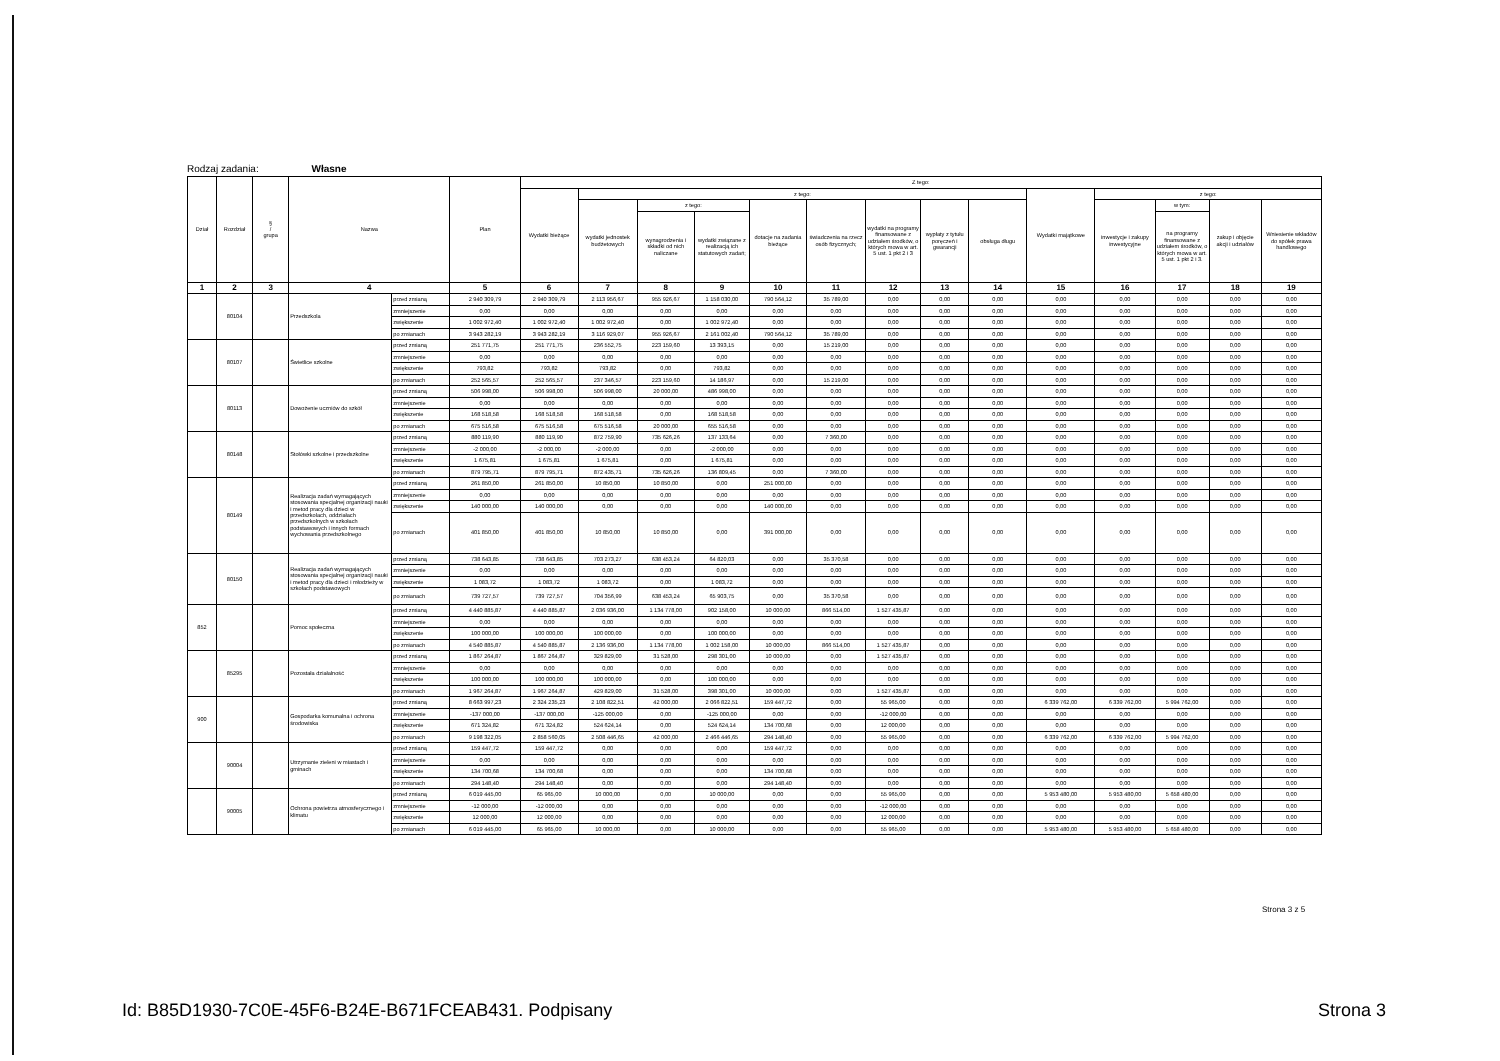Rodzaj zadania: Własne
| Dział | Rozdział | § / grupa | Nazwa | | Plan | Z tego: | | | | | | | | | | | | | |
| --- | --- | --- | --- | --- | --- | --- | --- | --- | --- | --- | --- | --- | --- | --- | --- | --- | --- | --- | --- |
| | | | | | | Wydatki bieżące | z tego: | | | | | | | | Wydatki majątkowe | z tego: | | | |
| | | | | | | | wydatki jednostek budżetowych | z tego: | | dotacje na zadania bieżące | świadczenia na rzecz osób fizycznych; | wydatki na programy finansowane z udziałem środków, o których mowa w art. 5 ust. 1 pkt 2 i 3 | wypłaty z tytułu poręczeń i gwarancji | obsługa długu | | inwestycje i zakupy inwestycyjne | w tym: | zakup i objęcie akcji i udziałów | Wniesienie wkładów do spółek prawa handlowego |
| | | | | | | | | wynagrodzenia i składki od nich naliczane | wydatki związane z realizacją ich statutowych zadań; | | | | | | | | na programy finansowane z udziałem środków, o których mowa w art. 5 ust. 1 pkt 2 i 3. | | |
| 1 | 2 | 3 | 4 | | 5 | 6 | 7 | 8 | 9 | 10 | 11 | 12 | 13 | 14 | 15 | 16 | 17 | 18 | 19 |
| | 80104 | | Przedszkola | przed zmianą | 2 940 309,79 | 2 940 309,79 | 2 113 956,67 | 955 926,67 | 1 158 030,00 | 790 564,12 | 35 789,00 | 0,00 | 0,00 | 0,00 | 0,00 | 0,00 | 0,00 | 0,00 | 0,00 |
| | | | | zmniejszenie | 0,00 | 0,00 | 0,00 | 0,00 | 0,00 | 0,00 | 0,00 | 0,00 | 0,00 | 0,00 | 0,00 | 0,00 | 0,00 | 0,00 | 0,00 |
| | | | | zwiększenie | 1 002 972,40 | 1 002 972,40 | 1 002 972,40 | 0,00 | 1 002 972,40 | 0,00 | 0,00 | 0,00 | 0,00 | 0,00 | 0,00 | 0,00 | 0,00 | 0,00 | 0,00 |
| | | | | po zmianach | 3 943 282,19 | 3 943 282,19 | 3 116 929,07 | 955 926,67 | 2 161 002,40 | 790 564,12 | 35 789,00 | 0,00 | 0,00 | 0,00 | 0,00 | 0,00 | 0,00 | 0,00 | 0,00 |
| | 80107 | | Świetlice szkolne | przed zmianą | 251 771,75 | 251 771,75 | 236 552,75 | 223 159,60 | 13 393,15 | 0,00 | 15 219,00 | 0,00 | 0,00 | 0,00 | 0,00 | 0,00 | 0,00 | 0,00 | 0,00 |
| | | | | zmniejszenie | 0,00 | 0,00 | 0,00 | 0,00 | 0,00 | 0,00 | 0,00 | 0,00 | 0,00 | 0,00 | 0,00 | 0,00 | 0,00 | 0,00 | 0,00 |
| | | | | zwiększenie | 793,82 | 793,82 | 793,82 | 0,00 | 793,82 | 0,00 | 0,00 | 0,00 | 0,00 | 0,00 | 0,00 | 0,00 | 0,00 | 0,00 | 0,00 |
| | | | | po zmianach | 252 565,57 | 252 565,57 | 237 346,57 | 223 159,60 | 14 186,97 | 0,00 | 15 219,00 | 0,00 | 0,00 | 0,00 | 0,00 | 0,00 | 0,00 | 0,00 | 0,00 |
| | 80113 | | Dowożenie uczniów do szkół | przed zmianą | 506 998,00 | 506 998,00 | 506 998,00 | 20 000,00 | 486 998,00 | 0,00 | 0,00 | 0,00 | 0,00 | 0,00 | 0,00 | 0,00 | 0,00 | 0,00 | 0,00 |
| | | | | zmniejszenie | 0,00 | 0,00 | 0,00 | 0,00 | 0,00 | 0,00 | 0,00 | 0,00 | 0,00 | 0,00 | 0,00 | 0,00 | 0,00 | 0,00 | 0,00 |
| | | | | zwiększenie | 168 518,58 | 168 518,58 | 168 518,58 | 0,00 | 168 518,58 | 0,00 | 0,00 | 0,00 | 0,00 | 0,00 | 0,00 | 0,00 | 0,00 | 0,00 | 0,00 |
| | | | | po zmianach | 675 516,58 | 675 516,58 | 675 516,58 | 20 000,00 | 655 516,58 | 0,00 | 0,00 | 0,00 | 0,00 | 0,00 | 0,00 | 0,00 | 0,00 | 0,00 | 0,00 |
| | 80148 | | Stołówki szkolne i przedszkolne | przed zmianą | 880 119,90 | 880 119,90 | 872 759,90 | 735 626,26 | 137 133,64 | 0,00 | 7 360,00 | 0,00 | 0,00 | 0,00 | 0,00 | 0,00 | 0,00 | 0,00 | 0,00 |
| | | | | zmniejszenie | -2 000,00 | -2 000,00 | -2 000,00 | 0,00 | -2 000,00 | 0,00 | 0,00 | 0,00 | 0,00 | 0,00 | 0,00 | 0,00 | 0,00 | 0,00 | 0,00 |
| | | | | zwiększenie | 1 675,81 | 1 675,81 | 1 675,81 | 0,00 | 1 675,81 | 0,00 | 0,00 | 0,00 | 0,00 | 0,00 | 0,00 | 0,00 | 0,00 | 0,00 | 0,00 |
| | | | | po zmianach | 879 795,71 | 879 795,71 | 872 435,71 | 735 626,26 | 136 809,45 | 0,00 | 7 360,00 | 0,00 | 0,00 | 0,00 | 0,00 | 0,00 | 0,00 | 0,00 | 0,00 |
| | 80149 | | Realizacja zadań wymagających stosowania specjalnej organizacji nauki i metod pracy dla dzieci w przedszkolach, oddziałach przedszkolnych w szkołach podstawowych i innych formach wychowania przedszkolnego | przed zmianą | 261 850,00 | 261 850,00 | 10 850,00 | 10 850,00 | 0,00 | 251 000,00 | 0,00 | 0,00 | 0,00 | 0,00 | 0,00 | 0,00 | 0,00 | 0,00 | 0,00 |
| | | | | zmniejszenie | 0,00 | 0,00 | 0,00 | 0,00 | 0,00 | 0,00 | 0,00 | 0,00 | 0,00 | 0,00 | 0,00 | 0,00 | 0,00 | 0,00 | 0,00 |
| | | | | zwiększenie | 140 000,00 | 140 000,00 | 0,00 | 0,00 | 0,00 | 140 000,00 | 0,00 | 0,00 | 0,00 | 0,00 | 0,00 | 0,00 | 0,00 | 0,00 | 0,00 |
| | | | | po zmianach | 401 850,00 | 401 850,00 | 10 850,00 | 10 850,00 | 0,00 | 391 000,00 | 0,00 | 0,00 | 0,00 | 0,00 | 0,00 | 0,00 | 0,00 | 0,00 | 0,00 |
| | 80150 | | Realizacja zadań wymagających stosowania specjalnej organizacji nauki i metod pracy dla dzieci i młodzieży w szkołach podstawowych | przed zmianą | 738 643,85 | 738 643,85 | 703 273,27 | 638 453,24 | 64 820,03 | 0,00 | 35 370,58 | 0,00 | 0,00 | 0,00 | 0,00 | 0,00 | 0,00 | 0,00 | 0,00 |
| | | | | zmniejszenie | 0,00 | 0,00 | 0,00 | 0,00 | 0,00 | 0,00 | 0,00 | 0,00 | 0,00 | 0,00 | 0,00 | 0,00 | 0,00 | 0,00 | 0,00 |
| | | | | zwiększenie | 1 083,72 | 1 083,72 | 1 083,72 | 0,00 | 1 083,72 | 0,00 | 0,00 | 0,00 | 0,00 | 0,00 | 0,00 | 0,00 | 0,00 | 0,00 | 0,00 |
| | | | | po zmianach | 739 727,57 | 739 727,57 | 704 356,99 | 638 453,24 | 65 903,75 | 0,00 | 35 370,58 | 0,00 | 0,00 | 0,00 | 0,00 | 0,00 | 0,00 | 0,00 | 0,00 |
| 852 | | | Pomoc społeczna | przed zmianą | 4 440 885,87 | 4 440 885,87 | 2 036 936,00 | 1 134 778,00 | 902 158,00 | 10 000,00 | 866 514,00 | 1 527 435,87 | 0,00 | 0,00 | 0,00 | 0,00 | 0,00 | 0,00 | 0,00 |
| | | | | zmniejszenie | 0,00 | 0,00 | 0,00 | 0,00 | 0,00 | 0,00 | 0,00 | 0,00 | 0,00 | 0,00 | 0,00 | 0,00 | 0,00 | 0,00 | 0,00 |
| | | | | zwiększenie | 100 000,00 | 100 000,00 | 100 000,00 | 0,00 | 100 000,00 | 0,00 | 0,00 | 0,00 | 0,00 | 0,00 | 0,00 | 0,00 | 0,00 | 0,00 | 0,00 |
| | | | | po zmianach | 4 540 885,87 | 4 540 885,87 | 2 136 936,00 | 1 134 778,00 | 1 002 158,00 | 10 000,00 | 866 514,00 | 1 527 435,87 | 0,00 | 0,00 | 0,00 | 0,00 | 0,00 | 0,00 | 0,00 |
| | 85295 | | Pozostała działalność | przed zmianą | 1 867 264,87 | 1 867 264,87 | 329 829,00 | 31 528,00 | 298 301,00 | 10 000,00 | 0,00 | 1 527 435,87 | 0,00 | 0,00 | 0,00 | 0,00 | 0,00 | 0,00 | 0,00 |
| | | | | zmniejszenie | 0,00 | 0,00 | 0,00 | 0,00 | 0,00 | 0,00 | 0,00 | 0,00 | 0,00 | 0,00 | 0,00 | 0,00 | 0,00 | 0,00 | 0,00 |
| | | | | zwiększenie | 100 000,00 | 100 000,00 | 100 000,00 | 0,00 | 100 000,00 | 0,00 | 0,00 | 0,00 | 0,00 | 0,00 | 0,00 | 0,00 | 0,00 | 0,00 | 0,00 |
| | | | | po zmianach | 1 967 264,87 | 1 967 264,87 | 429 829,00 | 31 528,00 | 398 301,00 | 10 000,00 | 0,00 | 1 527 435,87 | 0,00 | 0,00 | 0,00 | 0,00 | 0,00 | 0,00 | 0,00 |
| 900 | | | Gospodarka komunalna i ochrona środowiska | przed zmianą | 8 663 997,23 | 2 324 235,23 | 2 108 822,51 | 42 000,00 | 2 066 822,51 | 159 447,72 | 0,00 | 55 965,00 | 0,00 | 0,00 | 6 339 762,00 | 6 339 762,00 | 5 994 762,00 | 0,00 | 0,00 |
| | | | | zmniejszenie | -137 000,00 | -137 000,00 | -125 000,00 | 0,00 | -125 000,00 | 0,00 | 0,00 | -12 000,00 | 0,00 | 0,00 | 0,00 | 0,00 | 0,00 | 0,00 | 0,00 |
| | | | | zwiększenie | 671 324,82 | 671 324,82 | 524 624,14 | 0,00 | 524 624,14 | 134 700,68 | 0,00 | 12 000,00 | 0,00 | 0,00 | 0,00 | 0,00 | 0,00 | 0,00 | 0,00 |
| | | | | po zmianach | 9 198 322,05 | 2 858 560,05 | 2 508 446,65 | 42 000,00 | 2 466 446,65 | 294 148,40 | 0,00 | 55 965,00 | 0,00 | 0,00 | 6 339 762,00 | 6 339 762,00 | 5 994 762,00 | 0,00 | 0,00 |
| | 90004 | | Utrzymanie zieleni w miastach i gminach | przed zmianą | 159 447,72 | 159 447,72 | 0,00 | 0,00 | 0,00 | 159 447,72 | 0,00 | 0,00 | 0,00 | 0,00 | 0,00 | 0,00 | 0,00 | 0,00 | 0,00 |
| | | | | zmniejszenie | 0,00 | 0,00 | 0,00 | 0,00 | 0,00 | 0,00 | 0,00 | 0,00 | 0,00 | 0,00 | 0,00 | 0,00 | 0,00 | 0,00 | 0,00 |
| | | | | zwiększenie | 134 700,68 | 134 700,68 | 0,00 | 0,00 | 0,00 | 134 700,68 | 0,00 | 0,00 | 0,00 | 0,00 | 0,00 | 0,00 | 0,00 | 0,00 | 0,00 |
| | | | | po zmianach | 294 148,40 | 294 148,40 | 0,00 | 0,00 | 0,00 | 294 148,40 | 0,00 | 0,00 | 0,00 | 0,00 | 0,00 | 0,00 | 0,00 | 0,00 | 0,00 |
| | 90005 | | Ochrona powietrza atmosferycznego i klimatu | przed zmianą | 6 019 445,00 | 65 965,00 | 10 000,00 | 0,00 | 10 000,00 | 0,00 | 0,00 | 55 965,00 | 0,00 | 0,00 | 5 953 480,00 | 5 953 480,00 | 5 658 480,00 | 0,00 | 0,00 |
| | | | | zmniejszenie | -12 000,00 | -12 000,00 | 0,00 | 0,00 | 0,00 | 0,00 | 0,00 | -12 000,00 | 0,00 | 0,00 | 0,00 | 0,00 | 0,00 | 0,00 | 0,00 |
| | | | | zwiększenie | 12 000,00 | 12 000,00 | 0,00 | 0,00 | 0,00 | 0,00 | 0,00 | 12 000,00 | 0,00 | 0,00 | 0,00 | 0,00 | 0,00 | 0,00 | 0,00 |
| | | | | po zmianach | 6 019 445,00 | 65 965,00 | 10 000,00 | 0,00 | 10 000,00 | 0,00 | 0,00 | 55 965,00 | 0,00 | 0,00 | 5 953 480,00 | 5 953 480,00 | 5 658 480,00 | 0,00 | 0,00 |
Strona 3 z 5
Id: B85D1930-7C0E-45F6-B24E-B671FCEAB431. Podpisany
Strona 3